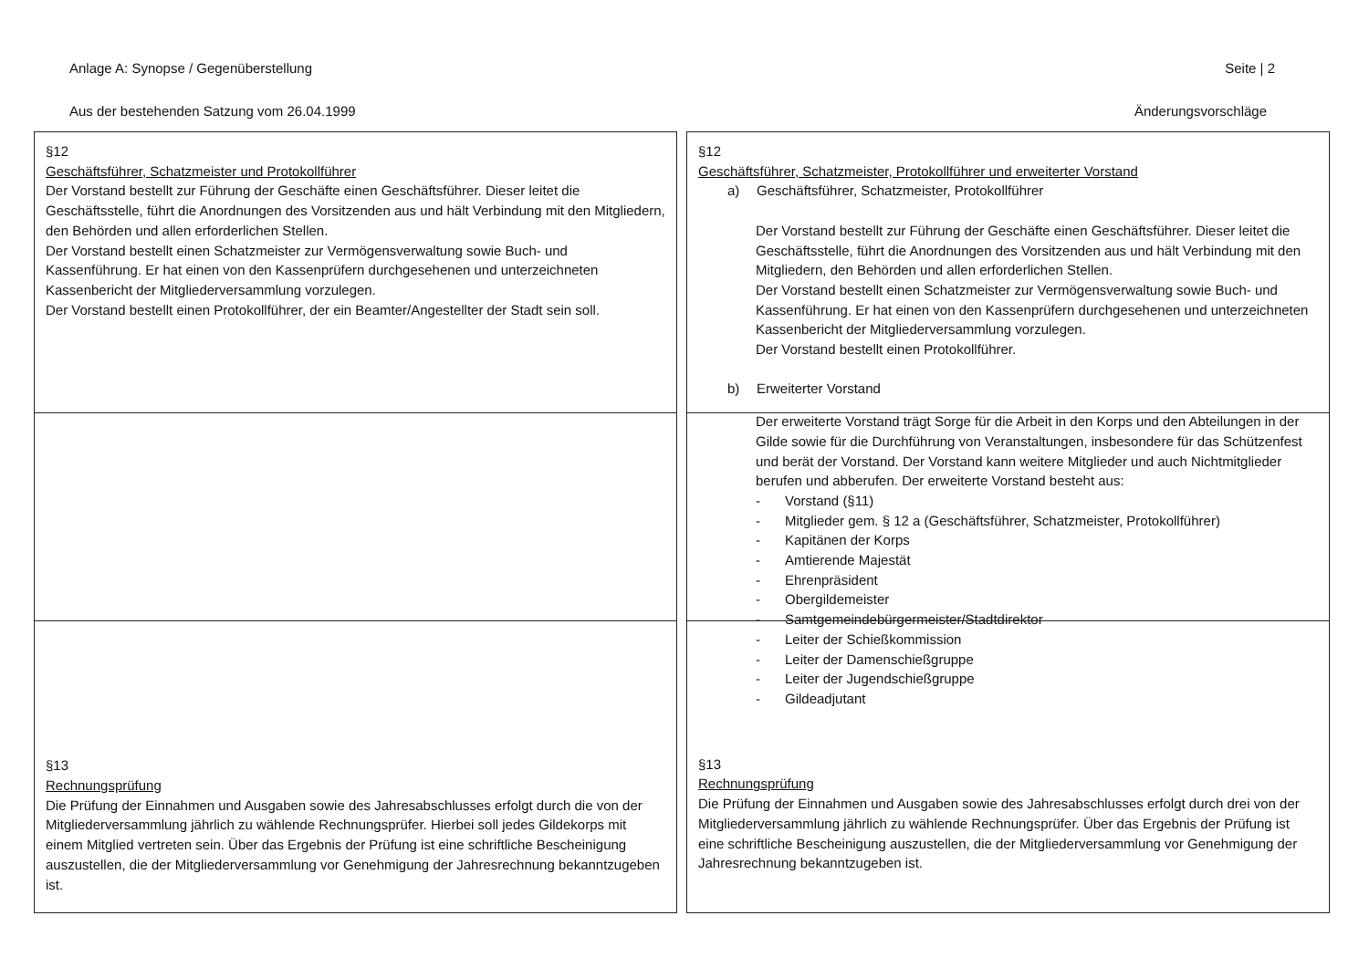Anlage A: Synopse / Gegenüberstellung Seite | 2
Aus der bestehenden Satzung vom 26.04.1999 Änderungsvorschläge
§12
Geschäftsführer, Schatzmeister und Protokollführer
Der Vorstand bestellt zur Führung der Geschäfte einen Geschäftsführer. Dieser leitet die Geschäftsstelle, führt die Anordnungen des Vorsitzenden aus und hält Verbindung mit den Mitgliedern, den Behörden und allen erforderlichen Stellen.
Der Vorstand bestellt einen Schatzmeister zur Vermögensverwaltung sowie Buch- und Kassenführung. Er hat einen von den Kassenprüfern durchgesehenen und unterzeichneten Kassenbericht der Mitgliederversammlung vorzulegen.
Der Vorstand bestellt einen Protokollführer, der ein Beamter/Angestellter der Stadt sein soll.
§13
Rechnungsprüfung
Die Prüfung der Einnahmen und Ausgaben sowie des Jahresabschlusses erfolgt durch die von der Mitgliederversammlung jährlich zu wählende Rechnungsprüfer. Hierbei soll jedes Gildekorps mit einem Mitglied vertreten sein. Über das Ergebnis der Prüfung ist eine schriftliche Bescheinigung auszustellen, die der Mitgliederversammlung vor Genehmigung der Jahresrechnung bekanntzugeben ist.
§12
Geschäftsführer, Schatzmeister, Protokollführer und erweiterter Vorstand
a) Geschäftsführer, Schatzmeister, Protokollführer
Der Vorstand bestellt zur Führung der Geschäfte einen Geschäftsführer. Dieser leitet die Geschäftsstelle, führt die Anordnungen des Vorsitzenden aus und hält Verbindung mit den Mitgliedern, den Behörden und allen erforderlichen Stellen.
Der Vorstand bestellt einen Schatzmeister zur Vermögensverwaltung sowie Buch- und Kassenführung. Er hat einen von den Kassenprüfern durchgesehenen und unterzeichneten Kassenbericht der Mitgliederversammlung vorzulegen.
Der Vorstand bestellt einen Protokollführer.
b) Erweiterter Vorstand
Der erweiterte Vorstand trägt Sorge für die Arbeit in den Korps und den Abteilungen in der Gilde sowie für die Durchführung von Veranstaltungen, insbesondere für das Schützenfest und berät der Vorstand. Der Vorstand kann weitere Mitglieder und auch Nichtmitglieder berufen und abberufen. Der erweiterte Vorstand besteht aus:
- Vorstand (§11)
- Mitglieder gem. § 12 a (Geschäftsführer, Schatzmeister, Protokollführer)
- Kapitänen der Korps
- Amtierende Majestät
- Ehrenpräsident
- Obergildemeister
- Samtgemeindebürgermeister/Stadtdirektor
- Leiter der Schießkommission
- Leiter der Damenschießgruppe
- Leiter der Jugendschießgruppe
- Gildeadjutant
§13
Rechnungsprüfung
Die Prüfung der Einnahmen und Ausgaben sowie des Jahresabschlusses erfolgt durch drei von der Mitgliederversammlung jährlich zu wählende Rechnungsprüfer. Über das Ergebnis der Prüfung ist eine schriftliche Bescheinigung auszustellen, die der Mitgliederversammlung vor Genehmigung der Jahresrechnung bekanntzugeben ist.